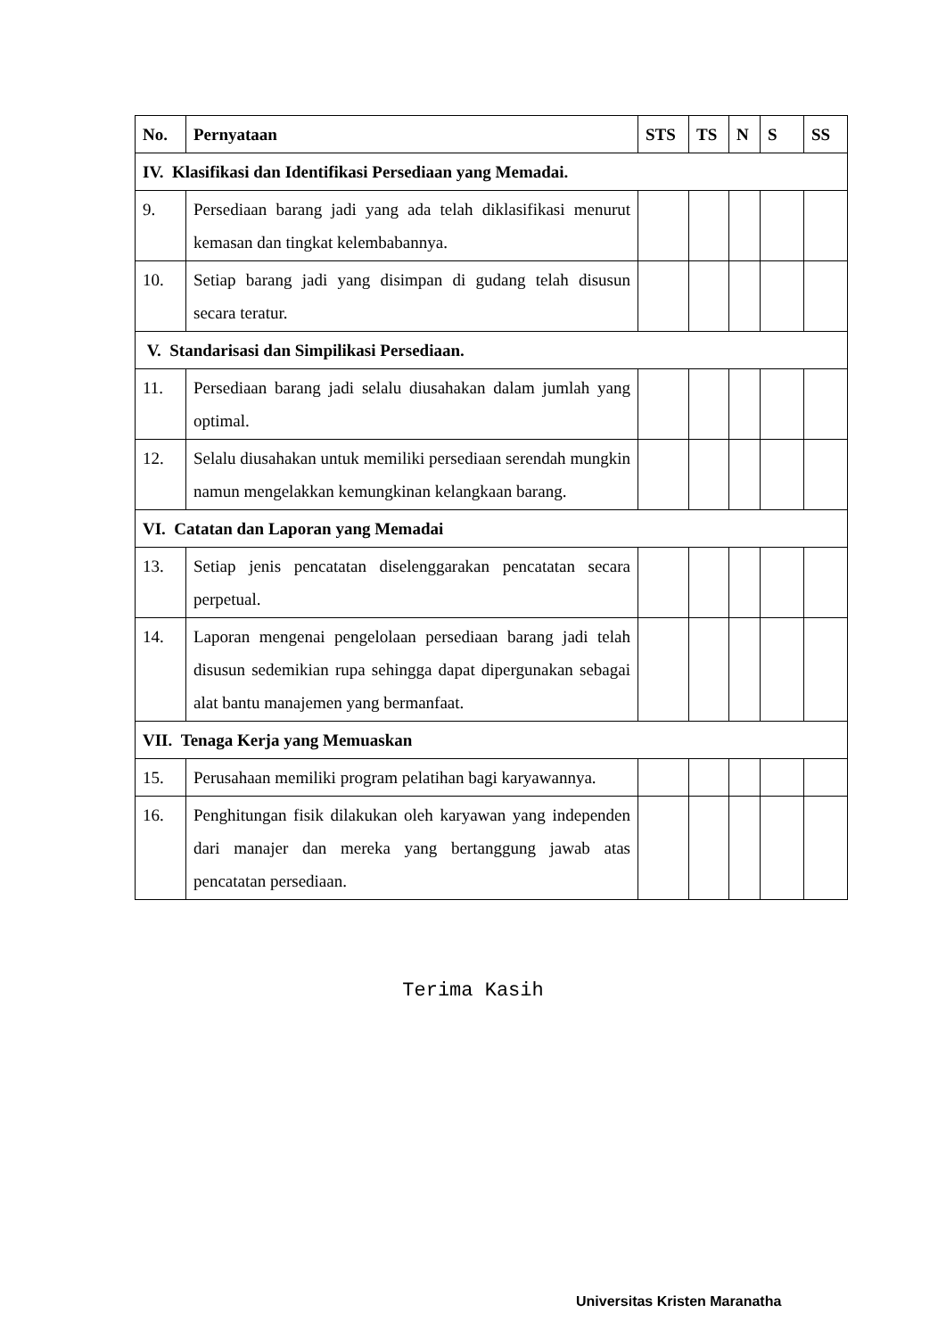| No. | Pernyataan | STS | TS | N | S | SS |
| --- | --- | --- | --- | --- | --- | --- |
| IV. Klasifikasi dan Identifikasi Persediaan yang Memadai. | | | | | | |
| 9. | Persediaan barang jadi yang ada telah diklasifikasi menurut kemasan dan tingkat kelembabannya. | | | | | |
| 10. | Setiap barang jadi yang disimpan di gudang telah disusun secara teratur. | | | | | |
| V. Standarisasi dan Simpilikasi Persediaan. | | | | | | |
| 11. | Persediaan barang jadi selalu diusahakan dalam jumlah yang optimal. | | | | | |
| 12. | Selalu diusahakan untuk memiliki persediaan serendah mungkin namun mengelakkan kemungkinan kelangkaan barang. | | | | | |
| VI. Catatan dan Laporan yang Memadai | | | | | | |
| 13. | Setiap jenis pencatatan diselenggarakan pencatatan secara perpetual. | | | | | |
| 14. | Laporan mengenai pengelolaan persediaan barang jadi telah disusun sedemikian rupa sehingga dapat dipergunakan sebagai alat bantu manajemen yang bermanfaat. | | | | | |
| VII. Tenaga Kerja yang Memuaskan | | | | | | |
| 15. | Perusahaan memiliki program pelatihan bagi karyawannya. | | | | | |
| 16. | Penghitungan fisik dilakukan oleh karyawan yang independen dari manajer dan mereka yang bertanggung jawab atas pencatatan persediaan. | | | | | |
Terima Kasih
Universitas Kristen Maranatha